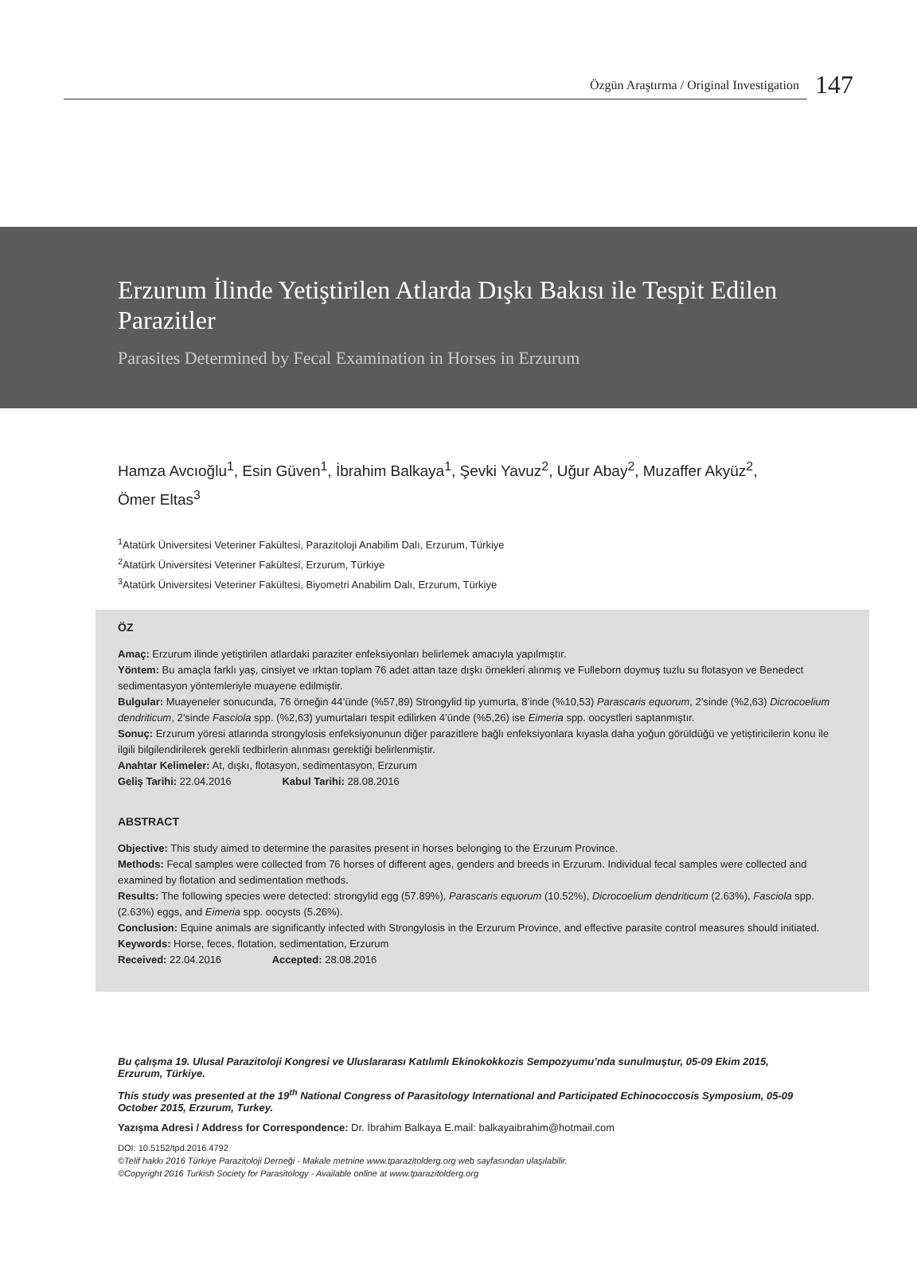Özgün Araştırma / Original Investigation
147
Erzurum İlinde Yetiştirilen Atlarda Dışkı Bakısı ile Tespit Edilen Parazitler
Parasites Determined by Fecal Examination in Horses in Erzurum
Hamza Avcıoğlu<sup>1</sup>, Esin Güven<sup>1</sup>, İbrahim Balkaya<sup>1</sup>, Şevki Yavuz<sup>2</sup>, Uğur Abay<sup>2</sup>, Muzaffer Akyüz<sup>2</sup>, Ömer Eltas<sup>3</sup>
<sup>1</sup> Atatürk Üniversitesi Veteriner Fakültesi, Parazitoloji Anabilim Dalı, Erzurum, Türkiye
<sup>2</sup> Atatürk Üniversitesi Veteriner Fakültesi, Erzurum, Türkiye
<sup>3</sup> Atatürk Üniversitesi Veteriner Fakültesi, Biyometri Anabilim Dalı, Erzurum, Türkiye
ÖZ
Amaç: Erzurum ilinde yetiştirilen atlardaki paraziter enfeksiyonları belirlemek amacıyla yapılmıştır.
Yöntem: Bu amaçla farklı yaş, cinsiyet ve ırktan toplam 76 adet attan taze dışkı örnekleri alınmış ve Fulleborn doymuş tuzlu su flotasyon ve Benedect sedimentasyon yöntemleriyle muayene edilmiştir.
Bulgular: Muayeneler sonucunda, 76 örneğin 44’ünde (%57,89) Strongylid tip yumurta, 8’inde (%10,53) Parascaris equorum, 2’sinde (%2,63) Dicrocoelium dendriticum, 2’sinde Fasciola spp. (%2,63) yumurtaları tespit edilirken 4’ünde (%5,26) ise Eimeria spp. oocystleri saptanmıştır.
Sonuç: Erzurum yöresi atlarında strongylosis enfeksiyonunun diğer parazitlere bağlı enfeksiyonlara kıyasla daha yoğun görüldüğü ve yetiştiricilerin konu ile ilgili bilgilendirilerek gerekli tedbirlerin alınması gerektiği belirlenmiştir.
Anahtar Kelimeler: At, dışkı, flotasyon, sedimentasyon, Erzurum
Geliş Tarihi: 22.04.2016 Kabul Tarihi: 28.08.2016
ABSTRACT
Objective: This study aimed to determine the parasites present in horses belonging to the Erzurum Province.
Methods: Fecal samples were collected from 76 horses of different ages, genders and breeds in Erzurum. Individual fecal samples were collected and examined by flotation and sedimentation methods.
Results: The following species were detected: strongylid egg (57.89%), Parascaris equorum (10.52%), Dicrocoelium dendriticum (2.63%), Fasciola spp. (2.63%) eggs, and Eimeria spp. oocysts (5.26%).
Conclusion: Equine animals are significantly infected with Strongylosis in the Erzurum Province, and effective parasite control measures should initiated.
Keywords: Horse, feces, flotation, sedimentation, Erzurum
Received: 22.04.2016 Accepted: 28.08.2016
Bu çalışma 19. Ulusal Parazitoloji Kongresi ve Uluslararası Katılımlı Ekinokokkozis Sempozyumu’nda sunulmuştur, 05-09 Ekim 2015, Erzurum, Türkiye.
This study was presented at the 19<sup>th</sup> National Congress of Parasitology International and Participated Echinococcosis Symposium, 05-09 October 2015, Erzurum, Turkey.
Yazışma Adresi / Address for Correspondence: Dr. İbrahim Balkaya E.mail: balkayaibrahim@hotmail.com
DOI: 10.5152/tpd.2016.4792
©Telif hakkı 2016 Türkiye Parazitoloji Derneği - Makale metnine www.tparazitolderg.org web sayfasından ulaşılabilir.
©Copyright 2016 Turkish Society for Parasitology - Available online at www.tparazitolderg.org